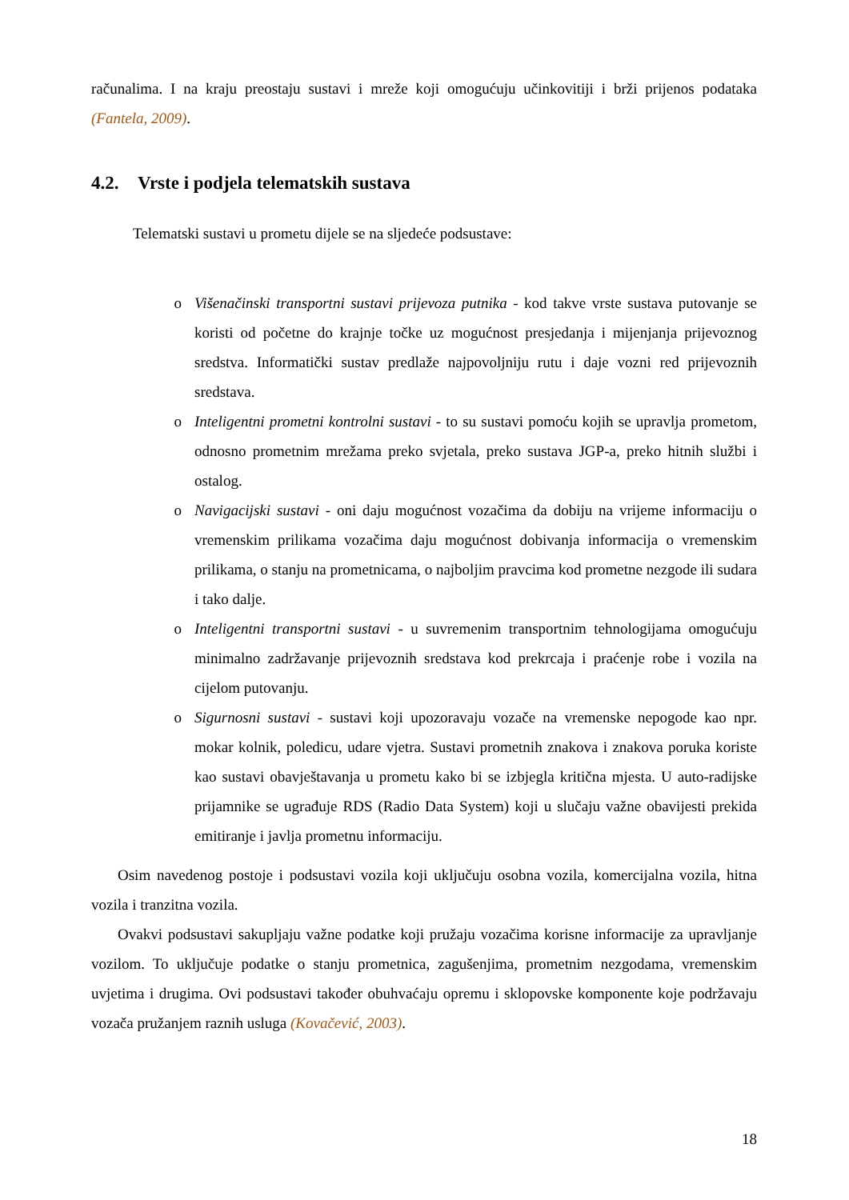računalima. I na kraju preostaju sustavi i mreže koji omogućuju učinkovitiji i brži prijenos podataka (Fantela, 2009).
4.2. Vrste i podjela telematskih sustava
Telematski sustavi u prometu dijele se na sljedeće podsustave:
o Višenačinski transportni sustavi prijevoza putnika - kod takve vrste sustava putovanje se koristi od početne do krajnje točke uz mogućnost presjedanja i mijenjanja prijevoznog sredstva. Informatički sustav predlaže najpovoljniju rutu i daje vozni red prijevoznih sredstava.
o Inteligentni prometni kontrolni sustavi - to su sustavi pomoću kojih se upravlja prometom, odnosno prometnim mrežama preko svjetala, preko sustava JGP-a, preko hitnih službi i ostalog.
o Navigacijski sustavi - oni daju mogućnost vozačima da dobiju na vrijeme informaciju o vremenskim prilikama vozačima daju mogućnost dobivanja informacija o vremenskim prilikama, o stanju na prometnicama, o najboljim pravcima kod prometne nezgode ili sudara i tako dalje.
o Inteligentni transportni sustavi - u suvremenim transportnim tehnologijama omogućuju minimalno zadržavanje prijevoznih sredstava kod prekrcaja i praćenje robe i vozila na cijelom putovanju.
o Sigurnosni sustavi - sustavi koji upozoravaju vozače na vremenske nepogode kao npr. mokar kolnik, poledicu, udare vjetra. Sustavi prometnih znakova i znakova poruka koriste kao sustavi obavještavanja u prometu kako bi se izbjegla kritična mjesta. U auto-radijske prijamnike se ugrađuje RDS (Radio Data System) koji u slučaju važne obavijesti prekida emitiranje i javlja prometnu informaciju.
Osim navedenog postoje i podsustavi vozila koji uključuju osobna vozila, komercijalna vozila, hitna vozila i tranzitna vozila.
Ovakvi podsustavi sakupljaju važne podatke koji pružaju vozačima korisne informacije za upravljanje vozilom. To uključuje podatke o stanju prometnica, zagušenjima, prometnim nezgodama, vremenskim uvjetima i drugima. Ovi podsustavi također obuhvaćaju opremu i sklopovske komponente koje podržavaju vozača pružanjem raznih usluga (Kovačević, 2003).
18